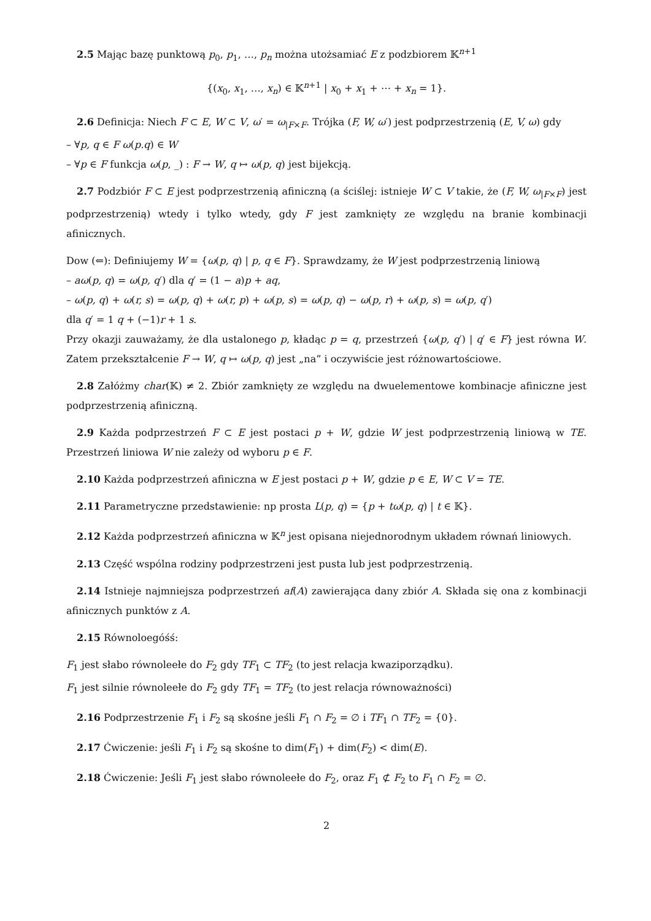2.5 Mając bazę punktową p<sub>0</sub>, p<sub>1</sub>, …, p<sub>n</sub> można utożsamiać E z podzbiorem 𝕂<sup>n+1</sup>
{(x<sub>0</sub>, x<sub>1</sub>, …, x<sub>n</sub>) ∈ 𝕂<sup>n+1</sup> | x<sub>0</sub> + x<sub>1</sub> + ⋯ + x<sub>n</sub> = 1}.
2.6 Definicja: Niech F ⊂ E, W ⊂ V, ω′ = ω<sub>|F×F</sub>. Trójka (F, W, ω′) jest podprzestrzenią (E, V, ω) gdy
– ∀p, q ∈ F ω(p.q) ∈ W
– ∀p ∈ F funkcja ω(p, _) : F → W, q ↦ ω(p, q) jest bijekcją.
2.7 Podzbiór F ⊂ E jest podprzestrzenią afiniczną (a ściślej: istnieje W ⊂ V takie, że (F, W, ω<sub>|F×F</sub>) jest podprzestrzenią) wtedy i tylko wtedy, gdy F jest zamknięty ze względu na branie kombinacji afinicznych.
Dow (⇐): Definiujemy W = {ω(p, q) | p, q ∈ F}. Sprawdzamy, że W jest podprzestrzenią liniową
– aω(p, q) = ω(p, q′) dla q′ = (1 − a)p + aq,
– ω(p, q) + ω(r, s) = ω(p, q) + ω(r, p) + ω(p, s) = ω(p, q) − ω(p, r) + ω(p, s) = ω(p, q′)
dla q′ = 1 q + (−1)r + 1 s.
Przy okazji zauważamy, że dla ustalonego p, kładąc p = q, przestrzeń {ω(p, q′) | q′ ∈ F} jest równa W. Zatem przekształcenie F → W, q ↦ ω(p, q) jest „na” i oczywiście jest różnowartościowe.
2.8 Załóżmy char(𝕂) ≠ 2. Zbiór zamknięty ze względu na dwuelementowe kombinacje afiniczne jest podprzestrzenią afiniczną.
2.9 Każda podprzestrzeń F ⊂ E jest postaci p + W, gdzie W jest podprzestrzenią liniową w TE. Przestrzeń liniowa W nie zależy od wyboru p ∈ F.
2.10 Każda podprzestrzeń afiniczna w E jest postaci p + W, gdzie p ∈ E, W ⊂ V = TE.
2.11 Parametryczne przedstawienie: np prosta L(p, q) = {p + tω(p, q) | t ∈ 𝕂}.
2.12 Każda podprzestrzeń afiniczna w 𝕂<sup>n</sup> jest opisana niejednorodnym układem równań liniowych.
2.13 Część wspólna rodziny podprzestrzeni jest pusta lub jest podprzestrzenią.
2.14 Istnieje najmniejsza podprzestrzeń af(A) zawierająca dany zbiór A. Składa się ona z kombinacji afinicznych punktów z A.
2.15 Równoloegóśś:
F<sub>1</sub> jest słabo równoleełe do F<sub>2</sub> gdy TF<sub>1</sub> ⊂ TF<sub>2</sub> (to jest relacja kwaziporządku).
F<sub>1</sub> jest silnie równoleełe do F<sub>2</sub> gdy TF<sub>1</sub> = TF<sub>2</sub> (to jest relacja równoważności)
2.16 Podprzestrzenie F<sub>1</sub> i F<sub>2</sub> są skośne jeśli F<sub>1</sub> ∩ F<sub>2</sub> = ∅ i TF<sub>1</sub> ∩ TF<sub>2</sub> = {0}.
2.17 Ćwiczenie: jeśli F<sub>1</sub> i F<sub>2</sub> są skośne to dim(F<sub>1</sub>) + dim(F<sub>2</sub>) < dim(E).
2.18 Ćwiczenie: Jeśli F<sub>1</sub> jest słabo równoleełe do F<sub>2</sub>, oraz F<sub>1</sub> ⊄ F<sub>2</sub> to F<sub>1</sub> ∩ F<sub>2</sub> = ∅.
2